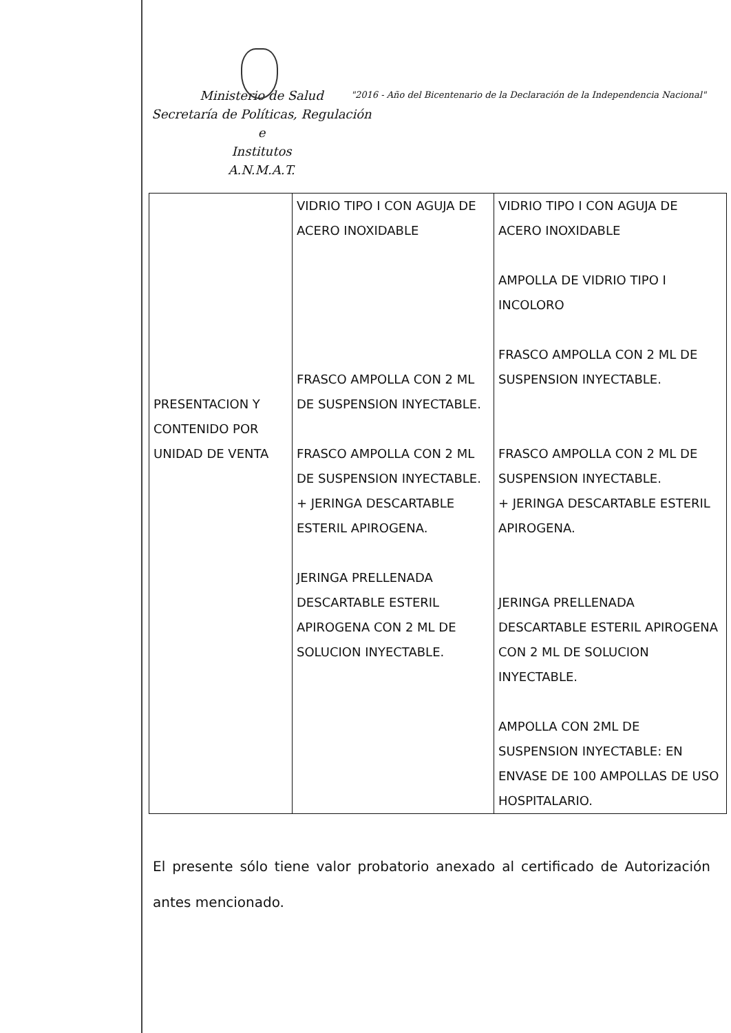Ministerio de Salud
Secretaría de Políticas, Regulación e
Institutos
A.N.M.A.T.
"2016 - Año del Bicentenario de la Declaración de la Independencia Nacional"
| PRESENTACION Y CONTENIDO POR UNIDAD DE VENTA | VIDRIO TIPO I CON AGUJA DE ACERO INOXIDABLE FRASCO AMPOLLA CON 2 ML DE SUSPENSION INYECTABLE. FRASCO AMPOLLA CON 2 ML DE SUSPENSION INYECTABLE. + JERINGA DESCARTABLE ESTERIL APIROGENA. JERINGA PRELLENADA DESCARTABLE ESTERIL APIROGENA CON 2 ML DE SOLUCION INYECTABLE. | VIDRIO TIPO I CON AGUJA DE ACERO INOXIDABLE AMPOLLA DE VIDRIO TIPO I INCOLORO FRASCO AMPOLLA CON 2 ML DE SUSPENSION INYECTABLE. FRASCO AMPOLLA CON 2 ML DE SUSPENSION INYECTABLE. + JERINGA DESCARTABLE ESTERIL APIROGENA. JERINGA PRELLENADA DESCARTABLE ESTERIL APIROGENA CON 2 ML DE SOLUCION INYECTABLE. AMPOLLA CON 2ML DE SUSPENSION INYECTABLE: EN ENVASE DE 100 AMPOLLAS DE USO HOSPITALARIO. |
El presente sólo tiene valor probatorio anexado al certificado de Autorización antes mencionado.